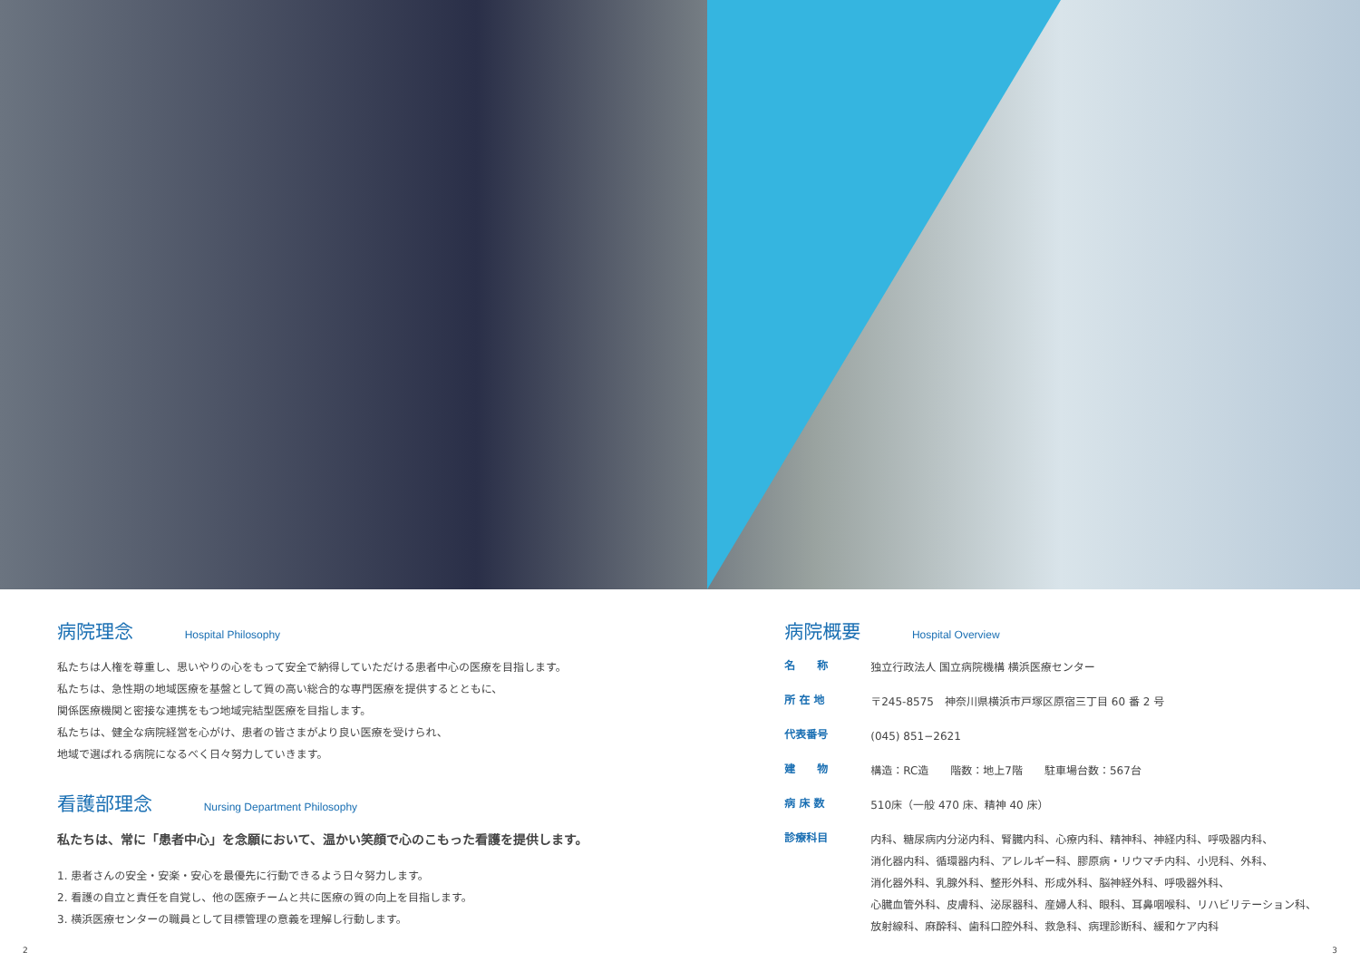病院理念 Hospital Philosophy
私たちは人権を尊重し、思いやりの心をもって安全で納得していただける患者中心の医療を目指します。
私たちは、急性期の地域医療を基盤として質の高い総合的な専門医療を提供するとともに、
関係医療機関と密接な連携をもつ地域完結型医療を目指します。
私たちは、健全な病院経営を心がけ、患者の皆さまがより良い医療を受けられ、
地域で選ばれる病院になるべく日々努力していきます。
看護部理念 Nursing Department Philosophy
私たちは、常に「患者中心」を念願において、温かい笑顔で心のこもった看護を提供します。
1. 患者さんの安全・安楽・安心を最優先に行動できるよう日々努力します。
2. 看護の自立と責任を自覚し、他の医療チームと共に医療の質の向上を目指します。
3. 横浜医療センターの職員として目標管理の意義を理解し行動します。
病院概要 Hospital Overview
| 名 称 | 独立行政法人 国立病院機構 横浜医療センター |
| 所 在 地 | 〒245-8575 神奈川県横浜市戸塚区原宿三丁目 60 番 2 号 |
| 代表番号 | (045) 851−2621 |
| 建 物 | 構造：RC造 階数：地上7階 駐車場台数：567台 |
| 病 床 数 | 510床（一般 470 床、精神 40 床） |
| 診療科目 | 内科、糖尿病内分泌内科、腎臓内科、心療内科、精神科、神経内科、呼吸器内科、 消化器内科、循環器内科、アレルギー科、膠原病・リウマチ内科、小児科、外科、 消化器外科、乳腺外科、整形外科、形成外科、脳神経外科、呼吸器外科、 心臓血管外科、皮膚科、泌尿器科、産婦人科、眼科、耳鼻咽喉科、リハビリテーション科、 放射線科、麻酔科、歯科口腔外科、救急科、病理診断科、緩和ケア内科 |
2 3